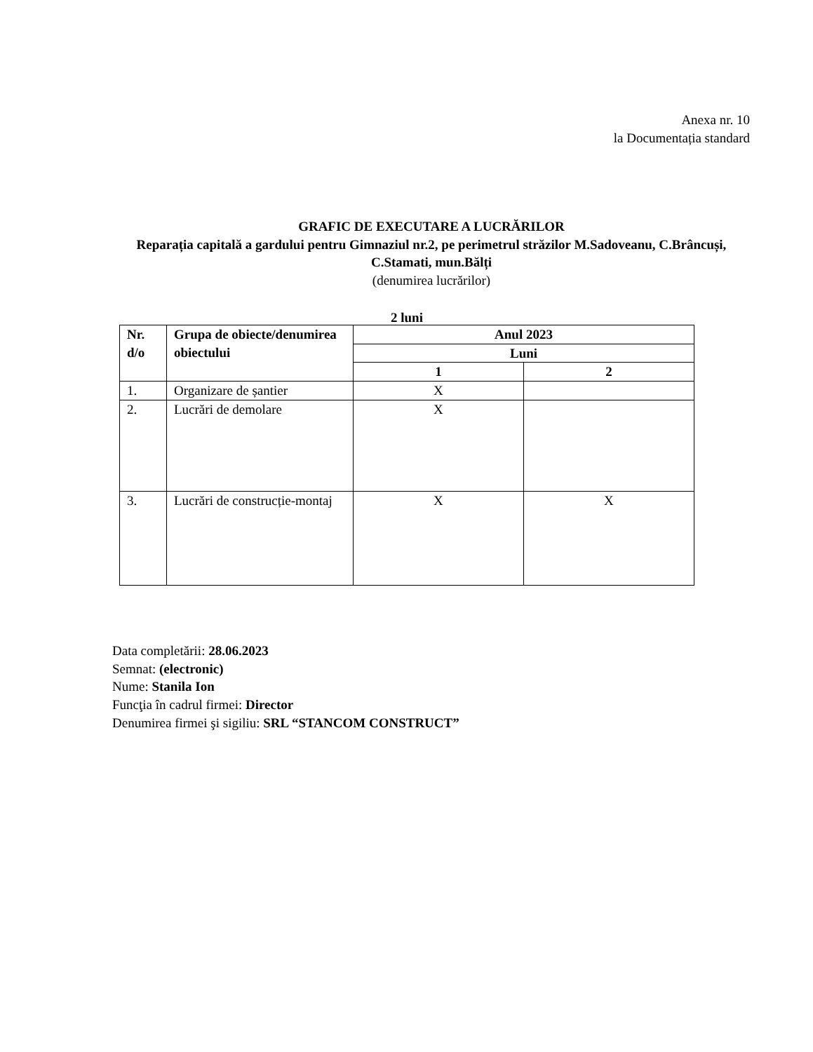Anexa nr. 10
la Documentația standard
GRAFIC DE EXECUTARE A LUCRĂRILOR
Reparația capitală a gardului pentru Gimnaziul nr.2, pe perimetrul străzilor M.Sadoveanu, C.Brâncuși, C.Stamati, mun.Bălți
(denumirea lucrărilor)
2 luni
| Nr. d/o | Grupa de obiecte/denumirea obiectului | Anul 2023 | |
| --- | --- | --- | --- |
| | | Luni | |
| | | 1 | 2 |
| 1. | Organizare de șantier | X | |
| 2. | Lucrări de demolare | X | |
| 3. | Lucrări de construcție-montaj | X | X |
Data completării: 28.06.2023
Semnat: (electronic)
Nume: Stanila Ion
Funcţia în cadrul firmei: Director
Denumirea firmei şi sigiliu: SRL “STANCOM CONSTRUCT”